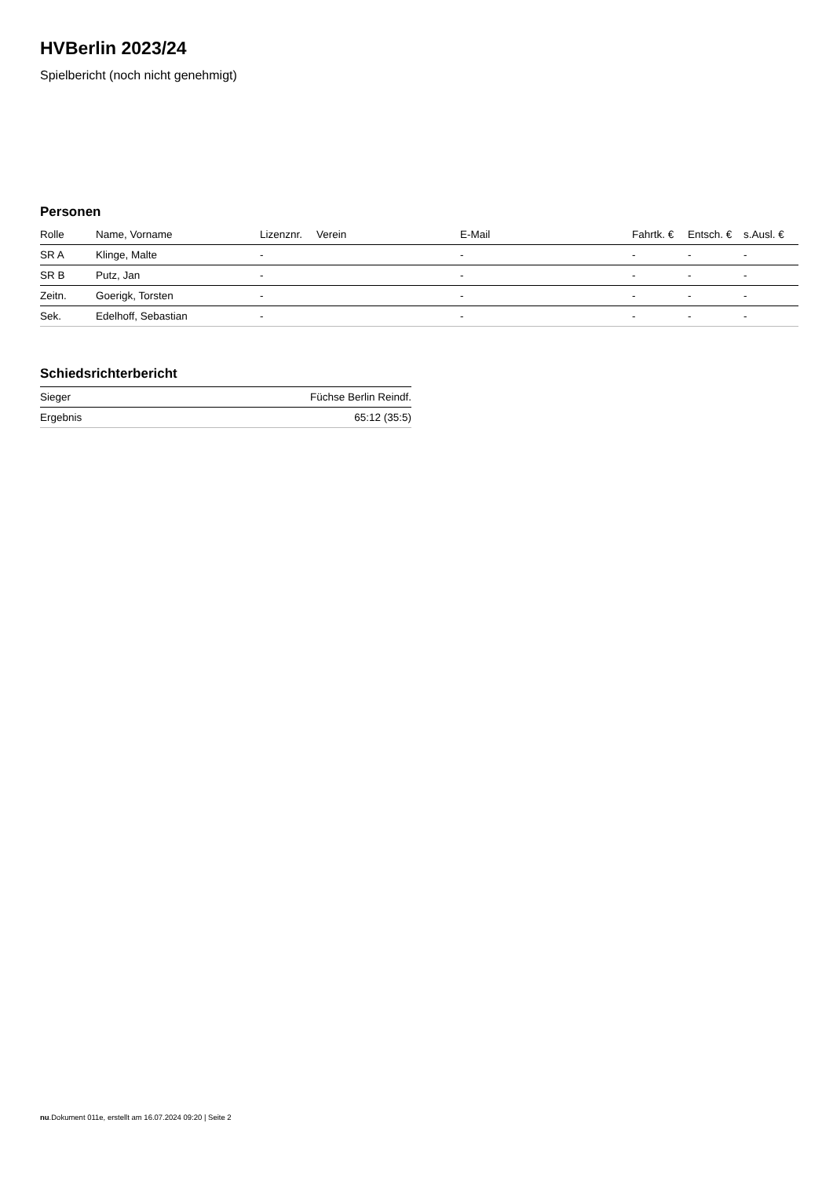HVBerlin 2023/24
Spielbericht (noch nicht genehmigt)
Personen
| Rolle | Name, Vorname | Lizenznr. | Verein | E-Mail | Fahrtk. € | Entsch. € | s.Ausl. € |
| --- | --- | --- | --- | --- | --- | --- | --- |
| SR A | Klinge, Malte | - | | - | - | - | - |
| SR B | Putz, Jan | - | | - | - | - | - |
| Zeitn. | Goerigk, Torsten | - | | - | - | - | - |
| Sek. | Edelhoff, Sebastian | - | | - | - | - | - |
Schiedsrichterbericht
| Sieger | Füchse Berlin Reindf. |
| Ergebnis | 65:12 (35:5) |
nu.Dokument 011e, erstellt am 16.07.2024 09:20 | Seite 2